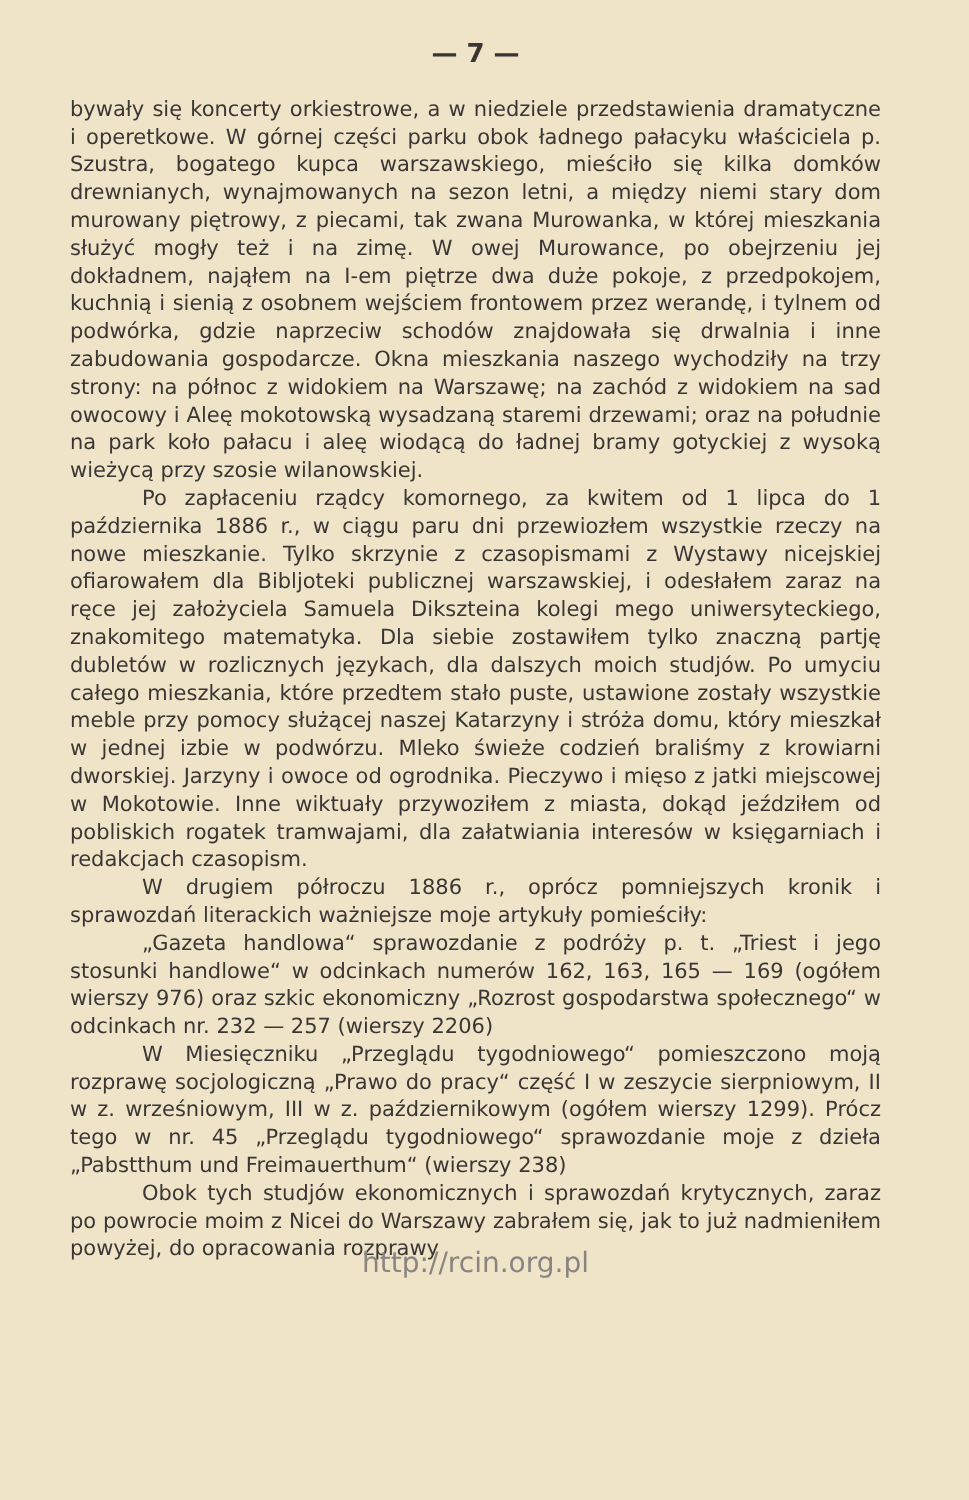— 7 —
bywały się koncerty orkiestrowe, a w niedziele przedstawienia dramatyczne i operetkowe. W górnej części parku obok ładnego pałacyku właściciela p. Szustra, bogatego kupca warszawskiego, mieściło się kilka domków drewnianych, wynajmowanych na sezon letni, a między niemi stary dom murowany piętrowy, z piecami, tak zwana Murowanka, w której mieszkania służyć mogły też i na zimę. W owej Murowance, po obejrzeniu jej dokładnem, nająłem na I-em piętrze dwa duże pokoje, z przedpokojem, kuchnią i sienią z osobnem wejściem frontowem przez werandę, i tylnem od podwórka, gdzie naprzeciw schodów znajdowała się drwalnia i inne zabudowania gospodarcze. Okna mieszkania naszego wychodziły na trzy strony: na północ z widokiem na Warszawę; na zachód z widokiem na sad owocowy i Aleę mokotowską wysadzaną staremi drzewami; oraz na południe na park koło pałacu i aleę wiodącą do ładnej bramy gotyckiej z wysoką wieżycą przy szosie wilanowskiej.
Po zapłaceniu rządcy komornego, za kwitem od 1 lipca do 1 października 1886 r., w ciągu paru dni przewiozłem wszystkie rzeczy na nowe mieszkanie. Tylko skrzynie z czasopismami z Wystawy nicejskiej ofiarowałem dla Bibljoteki publicznej warszawskiej, i odesłałem zaraz na ręce jej założyciela Samuela Dikszteina kolegi mego uniwersyteckiego, znakomitego matematyka. Dla siebie zostawiłem tylko znaczną partję dubletów w rozlicznych językach, dla dalszych moich studjów. Po umyciu całego mieszkania, które przedtem stało puste, ustawione zostały wszystkie meble przy pomocy służącej naszej Katarzyny i stróża domu, który mieszkał w jednej izbie w podwórzu. Mleko świeże codzień braliśmy z krowiarni dworskiej. Jarzyny i owoce od ogrodnika. Pieczywo i mięso z jatki miejscowej w Mokotowie. Inne wiktuały przywoziłem z miasta, dokąd jeździłem od poblis­kich rogatek tramwajami, dla załatwiania interesów w księgarniach i redakcjach czasopism.
W drugiem półroczu 1886 r., oprócz pomniejszych kronik i sprawozdań literackich ważniejsze moje artykuły pomieściły:
„Gazeta handlowa“ sprawozdanie z podróży p. t. „Triest i jego stosunki handlowe“ w odcinkach numerów 162, 163, 165 — 169 (ogółem wierszy 976) oraz szkic ekonomiczny „Rozrost gospodarstwa społecznego“ w odcinkach nr. 232 — 257 (wierszy 2206)
W Miesięczniku „Przeglądu tygodniowego“ pomieszczono moją rozprawę socjologiczną „Prawo do pracy“ część I w zeszycie sierpniowym, II w z. wrześniowym, III w z. październikowym (ogółem wierszy 1299). Prócz tego w nr. 45 „Przeglądu tygodniowego“ sprawozdanie moje z dzieła „Pabstthum und Freimauerthum“ (wierszy 238)
Obok tych studjów ekonomicznych i sprawozdań krytycznych, zaraz po powrocie moim z Nicei do Warszawy zabrałem się, jak to już nadmieniłem powyżej, do opracowania rozprawy
http://rcin.org.pl